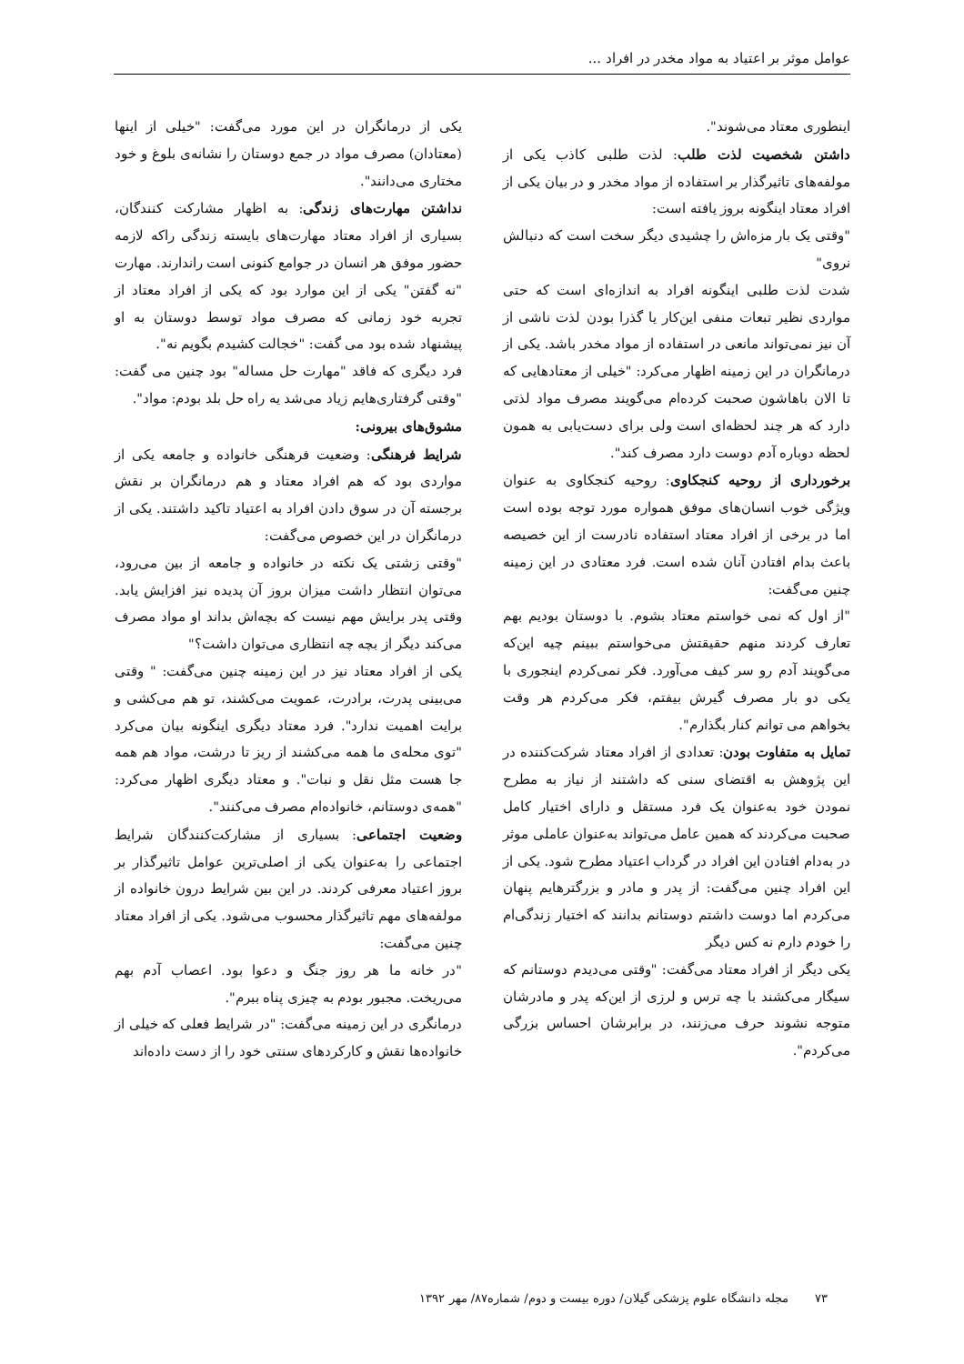عوامل موثر بر اعتیاد به مواد مخدر در افراد ...
اینطوری معتاد می‌شوند".
داشتن شخصیت لذت طلب: لذت طلبی کاذب یکی از مولفه‌های تاثیرگذار بر استفاده از مواد مخدر و در بیان یکی از افراد معتاد اینگونه بروز یافته است:
"وقتی یک بار مزه‌اش را چشیدی دیگر سخت است که دنبالش نروی"
شدت لذت طلبی اینگونه افراد به اندازه‌ای است که حتی مواردی نظیر تبعات منفی این‌کار یا گذرا بودن لذت ناشی از آن نیز نمی‌تواند مانعی در استفاده از مواد مخدر باشد. یکی از درمانگران در این زمینه اظهار می‌کرد: "خیلی از معتادهایی که تا الان باهاشون صحبت کرده‌ام می‌گویند مصرف مواد لذتی دارد که هر چند لحظه‌ای است ولی برای دست‌یابی به همون لحظه دوباره آدم دوست دارد مصرف کند".
برخورداری از روحیه کنجکاوی: روحیه کنجکاوی به عنوان ویژگی خوب انسان‌های موفق همواره مورد توجه بوده است اما در برخی از افراد معتاد استفاده نادرست از این خصیصه باعث بدام افتادن آنان شده است. فرد معتادی در این زمینه چنین می‌گفت:
"از اول که نمی خواستم معتاد بشوم. با دوستان بودیم بهم تعارف کردند منهم حقیقتش می‌خواستم ببینم چیه این‌که می‌گویند آدم رو سر کیف می‌آورد. فکر نمی‌کردم اینجوری با یکی دو بار مصرف گیرش بیفتم، فکر می‌کردم هر وقت بخواهم می توانم کنار بگذارم".
تمایل به متفاوت بودن: تعدادی از افراد معتاد شرکت‌کننده در این پژوهش به اقتضای سنی که داشتند از نیاز به مطرح نمودن خود به‌عنوان یک فرد مستقل و دارای اختیار کامل صحبت می‌کردند که همین عامل می‌تواند به‌عنوان عاملی موثر در به‌دام افتادن این افراد در گرداب اعتیاد مطرح شود. یکی از این افراد چنین می‌گفت: از پدر و مادر و بزرگترهایم پنهان می‌کردم اما دوست داشتم دوستانم بدانند که اختیار زندگی‌ام را خودم دارم نه کس دیگر
یکی دیگر از افراد معتاد می‌گفت: "وقتی می‌دیدم دوستانم که سیگار می‌کشند با چه ترس و لرزی از این‌که پدر و مادرشان متوجه نشوند حرف می‌زنند، در برابرشان احساس بزرگی می‌کردم".
یکی از درمانگران در این مورد می‌گفت: "خیلی از اینها (معتادان) مصرف مواد در جمع دوستان را نشانه‌ی بلوغ و خود مختاری می‌دانند".
نداشتن مهارت‌های زندگی: به اظهار مشارکت کنندگان، بسیاری از افراد معتاد مهارت‌های بایسته زندگی راکه لازمه حضور موفق هر انسان در جوامع کنونی است راندارند. مهارت "نه گفتن" یکی از این موارد بود که یکی از افراد معتاد از تجربه خود زمانی که مصرف مواد توسط دوستان به او پیشنهاد شده بود می گفت: "خجالت کشیدم بگویم نه".
فرد دیگری که فاقد "مهارت حل مساله" بود چنین می گفت: "وقتی گرفتاری‌هایم زیاد می‌شد یه راه حل بلد بودم: مواد".
مشوق‌های بیرونی:
شرایط فرهنگی: وضعیت فرهنگی خانواده و جامعه یکی از مواردی بود که هم افراد معتاد و هم درمانگران بر نقش برجسته آن در سوق دادن افراد به اعتیاد تاکید داشتند. یکی از درمانگران در این خصوص می‌گفت:
"وقتی زشتی یک نکته در خانواده و جامعه از بین می‌رود، می‌توان انتظار داشت میزان بروز آن پدیده نیز افزایش یابد. وقتی پدر برایش مهم نیست که بچه‌اش بداند او مواد مصرف می‌کند دیگر از بچه چه انتظاری می‌توان داشت؟"
یکی از افراد معتاد نیز در این زمینه چنین می‌گفت: " وقتی می‌بینی پدرت، برادرت، عمویت می‌کشند، تو هم می‌کشی و برایت اهمیت ندارد". فرد معتاد دیگری اینگونه بیان می‌کرد "توی محله‌ی ما همه می‌کشند از ریز تا درشت، مواد هم همه جا هست مثل نقل و نبات". و معتاد دیگری اظهار می‌کرد: "همه‌ی دوستانم، خانواده‌ام مصرف می‌کنند".
وضعیت اجتماعی: بسیاری از مشارکت‌کنندگان شرایط اجتماعی را به‌عنوان یکی از اصلی‌ترین عوامل تاثیرگذار بر بروز اعتیاد معرفی کردند. در این بین شرایط درون خانواده از مولفه‌های مهم تاثیرگذار محسوب می‌شود. یکی از افراد معتاد چنین می‌گفت:
"در خانه ما هر روز جنگ و دعوا بود. اعصاب آدم بهم می‌ریخت. مجبور بودم به چیزی پناه ببرم".
درمانگری در این زمینه می‌گفت: "در شرایط فعلی که خیلی از خانواده‌ها نقش و کارکردهای سنتی خود را از دست داده‌اند
۷۳ مجله دانشگاه علوم پزشکی گیلان/ دوره بیست و دوم/ شماره۸۷/ مهر ۱۳۹۲